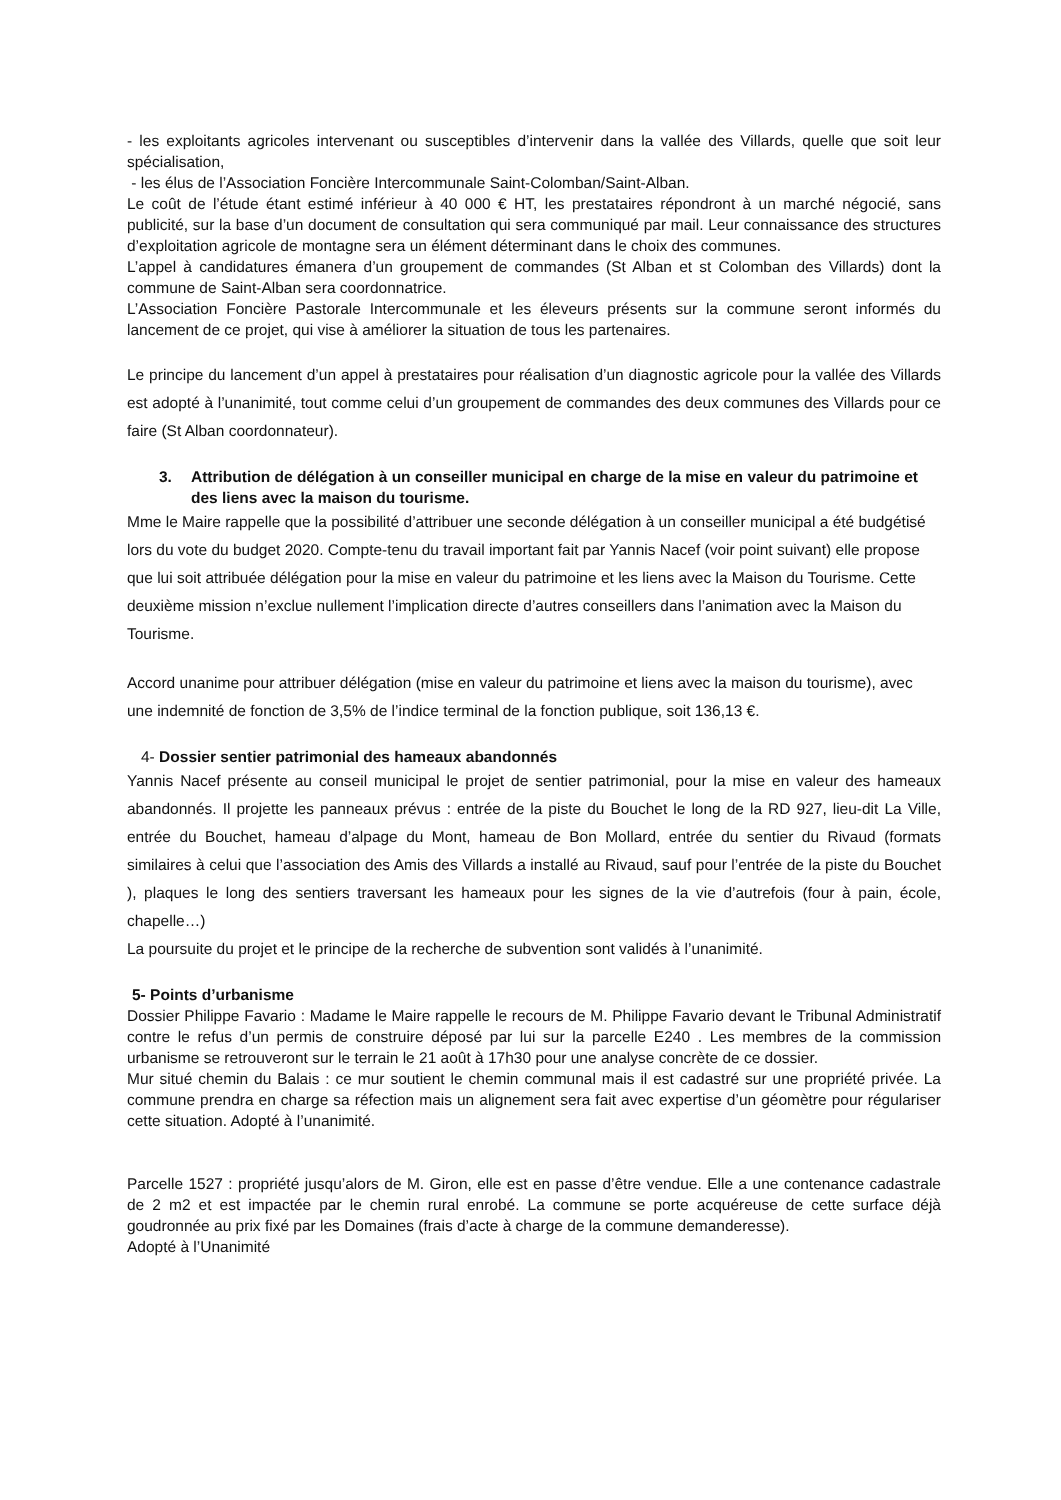- les exploitants agricoles intervenant ou susceptibles d’intervenir dans la vallée des Villards, quelle que soit leur spécialisation,
- les élus de l’Association Foncière Intercommunale Saint-Colomban/Saint-Alban.
Le coût de l’étude étant estimé inférieur à 40 000 € HT, les prestataires répondront à un marché négocié, sans publicité, sur la base d’un document de consultation qui sera communiqué par mail. Leur connaissance des structures d’exploitation agricole de montagne sera un élément déterminant dans le choix des communes.
L’appel à candidatures émanera d’un groupement de commandes (St Alban et st Colomban des Villards) dont la commune de Saint-Alban sera coordonnatrice.
L’Association Foncière Pastorale Intercommunale et les éleveurs présents sur la commune seront informés du lancement de ce projet, qui vise à améliorer la situation de tous les partenaires.
Le principe du lancement d’un appel à prestataires pour réalisation d’un diagnostic agricole pour la vallée des Villards est adopté à l’unanimité, tout comme celui d’un groupement de commandes des deux communes des Villards pour ce faire (St Alban coordonnateur).
3. Attribution de délégation à un conseiller municipal en charge de la mise en valeur du patrimoine et des liens avec la maison du tourisme.
Mme le Maire rappelle que la possibilité d’attribuer une seconde délégation à un conseiller municipal a été budgétisé lors du vote du budget 2020. Compte-tenu du travail important fait par Yannis Nacef (voir point suivant) elle propose que lui soit attribuée délégation pour la mise en valeur du patrimoine et les liens avec la Maison du Tourisme. Cette deuxième mission n’exclue nullement l’implication directe d’autres conseillers dans l’animation avec la Maison du Tourisme.
Accord unanime pour attribuer délégation (mise en valeur du patrimoine et liens avec la maison du tourisme), avec une indemnité de fonction de 3,5% de l’indice terminal de la fonction publique, soit 136,13 €.
4- Dossier sentier patrimonial des hameaux abandonnés
Yannis Nacef présente au conseil municipal le projet de sentier patrimonial, pour la mise en valeur des hameaux abandonnés. Il projette les panneaux prévus : entrée de la piste du Bouchet le long de la RD 927, lieu-dit La Ville, entrée du Bouchet, hameau d’alpage du Mont, hameau de Bon Mollard, entrée du sentier du Rivaud (formats similaires à celui que l’association des Amis des Villards a installé au Rivaud, sauf pour l’entrée de la piste du Bouchet ), plaques le long des sentiers traversant les hameaux pour les signes de la vie d’autrefois (four à pain, école, chapelle…)
La poursuite du projet et le principe de la recherche de subvention sont validés à l’unanimité.
5- Points d’urbanisme
Dossier Philippe Favario : Madame le Maire rappelle le recours de M. Philippe Favario devant le Tribunal Administratif contre le refus d’un permis de construire déposé par lui sur la parcelle E240 . Les membres de la commission urbanisme se retrouveront sur le terrain le 21 août à 17h30 pour une analyse concrète de ce dossier.
Mur situé chemin du Balais : ce mur soutient le chemin communal mais il est cadastré sur une propriété privée. La commune prendra en charge sa réfection mais un alignement sera fait avec expertise d’un géomètre pour régulariser cette situation. Adopté à l’unanimité.
Parcelle 1527 : propriété jusqu’alors de M. Giron, elle est en passe d’être vendue. Elle a une contenance cadastrale de 2 m2 et est impactée par le chemin rural enrobé. La commune se porte acquéreuse de cette surface déjà goudronnée au prix fixé par les Domaines (frais d’acte à charge de la commune demanderesse).
Adopté à l’Unanimité